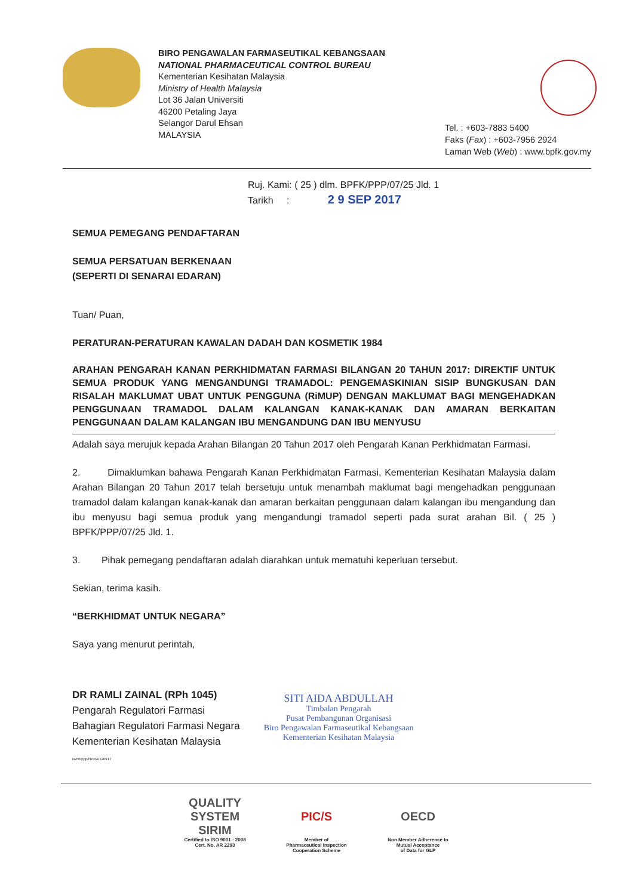BIRO PENGAWALAN FARMASEUTIKAL KEBANGSAAN
NATIONAL PHARMACEUTICAL CONTROL BUREAU
Kementerian Kesihatan Malaysia
Ministry of Health Malaysia
Lot 36 Jalan Universiti
46200 Petaling Jaya
Selangor Darul Ehsan
MALAYSIA
Tel. : +603-7883 5400
Faks (Fax) : +603-7956 2924
Laman Web (Web) : www.bpfk.gov.my
Ruj. Kami: ( 25 ) dlm. BPFK/PPP/07/25 Jld. 1
Tarikh : 2 9 SEP 2017
SEMUA PEMEGANG PENDAFTARAN
SEMUA PERSATUAN BERKENAAN
(SEPERTI DI SENARAI EDARAN)
Tuan/ Puan,
PERATURAN-PERATURAN KAWALAN DADAH DAN KOSMETIK 1984
ARAHAN PENGARAH KANAN PERKHIDMATAN FARMASI BILANGAN 20 TAHUN 2017: DIREKTIF UNTUK SEMUA PRODUK YANG MENGANDUNGI TRAMADOL: PENGEMASKINIAN SISIP BUNGKUSAN DAN RISALAH MAKLUMAT UBAT UNTUK PENGGUNA (RiMUP) DENGAN MAKLUMAT BAGI MENGEHADKAN PENGGUNAAN TRAMADOL DALAM KALANGAN KANAK-KANAK DAN AMARAN BERKAITAN PENGGUNAAN DALAM KALANGAN IBU MENGANDUNG DAN IBU MENYUSU
Adalah saya merujuk kepada Arahan Bilangan 20 Tahun 2017 oleh Pengarah Kanan Perkhidmatan Farmasi.
2. Dimaklumkan bahawa Pengarah Kanan Perkhidmatan Farmasi, Kementerian Kesihatan Malaysia dalam Arahan Bilangan 20 Tahun 2017 telah bersetuju untuk menambah maklumat bagi mengehadkan penggunaan tramadol dalam kalangan kanak-kanak dan amaran berkaitan penggunaan dalam kalangan ibu mengandung dan ibu menyusu bagi semua produk yang mengandungi tramadol seperti pada surat arahan Bil. ( 25 ) BPFK/PPP/07/25 Jld. 1.
3. Pihak pemegang pendaftaran adalah diarahkan untuk mematuhi keperluan tersebut.
Sekian, terima kasih.
“BERKHIDMAT UNTUK NEGARA”
Saya yang menurut perintah,
DR RAMLI ZAINAL (RPh 1045)
Pengarah Regulatori Farmasi
Bahagian Regulatori Farmasi Negara
Kementerian Kesihatan Malaysia
ra/nb/ppp/NPRA/120917
SITI AIDA ABDULLAH
Timbalan Pengarah
Pusat Pembangunan Organisasi
Biro Pengawalan Farmaseutikal Kebangsaan
Kementerian Kesihatan Malaysia
QUALITY SYSTEM
SIRIM
Certified to ISO 9001 : 2008
Cert. No. AR 2293
PIC/S
Member of
Pharmaceutical Inspection
Cooperation Scheme
OECD
Non Member Adherence to
Mutual Acceptance
of Data for GLP